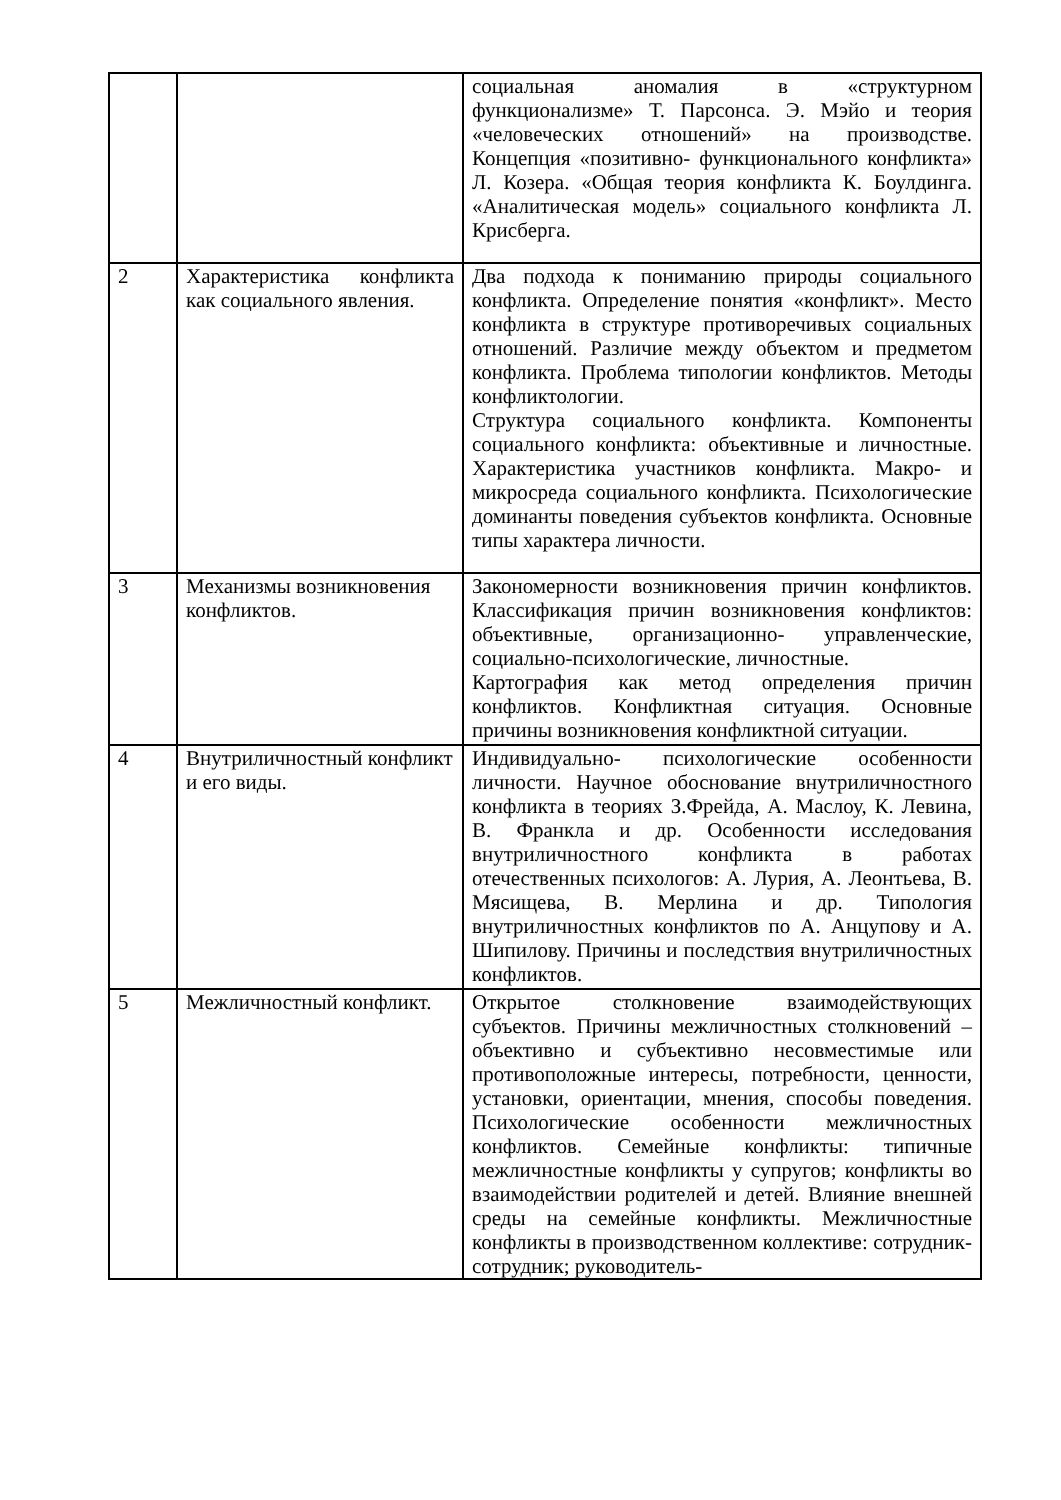| | | социальная аномалия в «структурном функционализме» Т. Парсонса. Э. Мэйо и теория «человеческих отношений» на производстве. Концепция «позитивно- функционального конфликта» Л. Козера. «Общая теория конфликта К. Боулдинга. «Аналитическая модель» социального конфликта Л. Крисберга. |
| 2 | Характеристика конфликта как социального явления. | Два подхода к пониманию природы социального конфликта. Определение понятия «конфликт». Место конфликта в структуре противоречивых социальных отношений. Различие между объектом и предметом конфликта. Проблема типологии конфликтов. Методы конфликтологии. Структура социального конфликта. Компоненты социального конфликта: объективные и личностные. Характеристика участников конфликта. Макро- и микросреда социального конфликта. Психологические доминанты поведения субъектов конфликта. Основные типы характера личности. |
| 3 | Механизмы возникновения конфликтов. | Закономерности возникновения причин конфликтов. Классификация причин возникновения конфликтов: объективные, организационно- управленческие, социально-психологические, личностные. Картография как метод определения причин конфликтов. Конфликтная ситуация. Основные причины возникновения конфликтной ситуации. |
| 4 | Внутриличностный конфликт и его виды. | Индивидуально- психологические особенности личности. Научное обоснование внутриличностного конфликта в теориях З.Фрейда, А. Маслоу, К. Левина, В. Франкла и др. Особенности исследования внутриличностного конфликта в работах отечественных психологов: А. Лурия, А. Леонтьева, В. Мясищева, В. Мерлина и др. Типология внутриличностных конфликтов по А. Анцупову и А. Шипилову. Причины и последствия внутриличностных конфликтов. |
| 5 | Межличностный конфликт. | Открытое столкновение взаимодействующих субъектов. Причины межличностных столкновений – объективно и субъективно несовместимые или противоположные интересы, потребности, ценности, установки, ориентации, мнения, способы поведения. Психологические особенности межличностных конфликтов. Семейные конфликты: типичные межличностные конфликты у супругов; конфликты во взаимодействии родителей и детей. Влияние внешней среды на семейные конфликты. Межличностные конфликты в производственном коллективе: сотрудник- сотрудник; руководитель- |